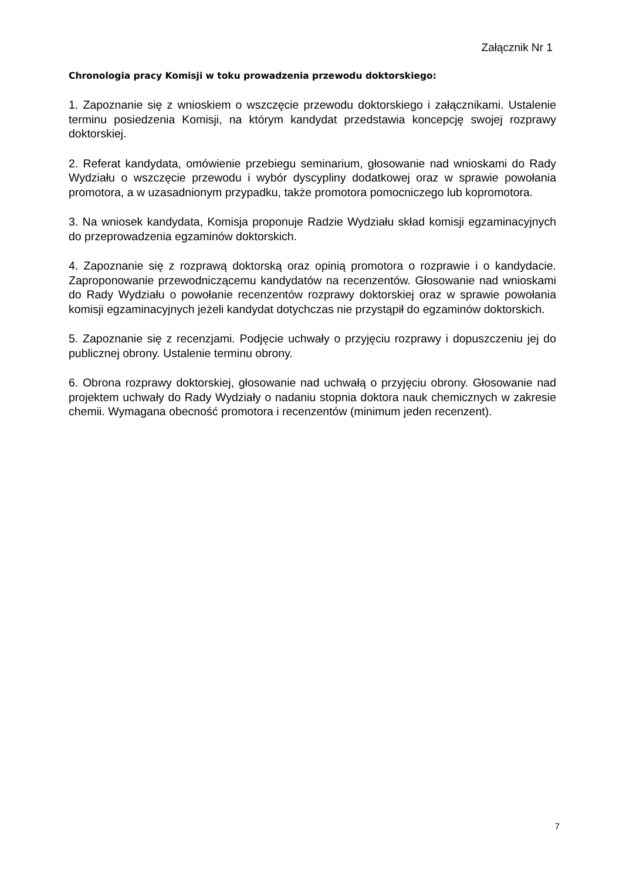Załącznik Nr 1
Chronologia pracy Komisji w toku prowadzenia przewodu doktorskiego:
1. Zapoznanie się z wnioskiem o wszczęcie przewodu doktorskiego i załącznikami. Ustalenie terminu posiedzenia Komisji, na którym kandydat przedstawia koncepcję swojej rozprawy doktorskiej.
2. Referat kandydata, omówienie przebiegu seminarium, głosowanie nad wnioskami do Rady Wydziału o wszczęcie przewodu i wybór dyscypliny dodatkowej oraz w sprawie powołania promotora, a w uzasadnionym przypadku, także promotora pomocniczego lub kopromotora.
3. Na wniosek kandydata, Komisja proponuje Radzie Wydziału skład komisji egzaminacyjnych do przeprowadzenia egzaminów doktorskich.
4. Zapoznanie się z rozprawą doktorską oraz opinią promotora o rozprawie i o kandydacie. Zaproponowanie przewodniczącemu kandydatów na recenzentów. Głosowanie nad wnioskami do Rady Wydziału o powołanie recenzentów rozprawy doktorskiej oraz w sprawie powołania komisji egzaminacyjnych jeżeli kandydat dotychczas nie przystąpił do egzaminów doktorskich.
5. Zapoznanie się z recenzjami. Podjęcie uchwały o przyjęciu rozprawy i dopuszczeniu jej do publicznej obrony. Ustalenie terminu obrony.
6. Obrona rozprawy doktorskiej, głosowanie nad uchwałą o przyjęciu obrony. Głosowanie nad projektem uchwały do Rady Wydziały o nadaniu stopnia doktora nauk chemicznych w zakresie chemii. Wymagana obecność promotora i recenzentów (minimum jeden recenzent).
7